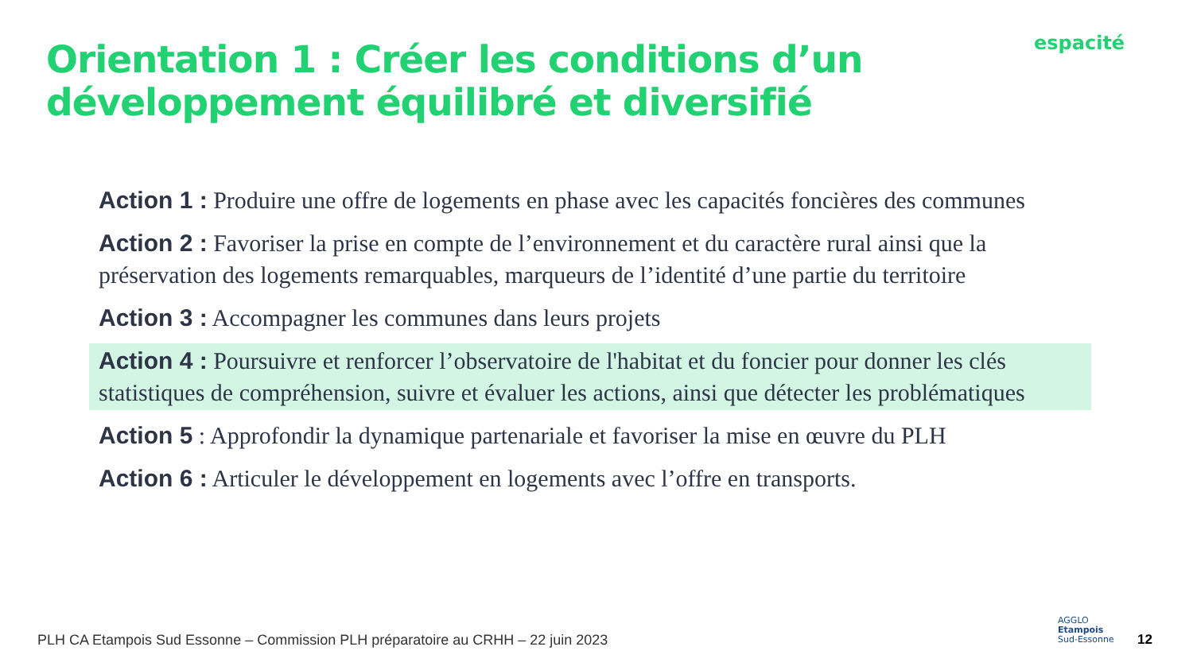Orientation 1 : Créer les conditions d’un développement équilibré et diversifié
espacité
Action 1 : Produire une offre de logements en phase avec les capacités foncières des communes
Action 2 : Favoriser la prise en compte de l’environnement et du caractère rural ainsi que la préservation des logements remarquables, marqueurs de l’identité d’une partie du territoire
Action 3 : Accompagner les communes dans leurs projets
Action 4 : Poursuivre et renforcer l’observatoire de l'habitat et du foncier pour donner les clés statistiques de compréhension, suivre et évaluer les actions, ainsi que détecter les problématiques
Action 5 : Approfondir la dynamique partenariale et favoriser la mise en œuvre du PLH
Action 6 : Articuler le développement en logements avec l’offre en transports.
PLH CA Etampois Sud Essonne – Commission PLH préparatoire au CRHH – 22 juin 2023
AGGLO
Etampois
Sud-Essonne
12